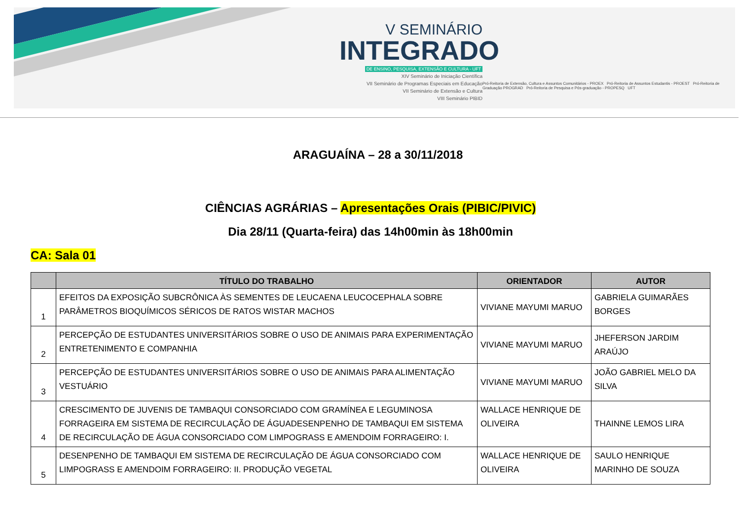V SEMINÁRIO
INTEGRADO
DE ENSINO, PESQUISA, EXTENSÃO E CULTURA - UFT
XIV Seminário de Iniciação Científica
VII Seminário de Programas Especiais em Educação
VII Seminário de Extensão e Cultura
VIII Seminário PIBID
Pró-Reitoria de Extensão, Cultura e Assuntos Comunitários - PROEX Pró-Reitoria de Assuntos Estudantis - PROEST Pró-Reitoria de Graduação PROGRAD Pró-Reitoria de Pesquisa e Pós-graduação - PROPESQ UFT
ARAGUAÍNA – 28 a 30/11/2018
CIÊNCIAS AGRÁRIAS – Apresentações Orais (PIBIC/PIVIC)
Dia 28/11 (Quarta-feira) das 14h00min às 18h00min
CA: Sala 01
| | TÍTULO DO TRABALHO | ORIENTADOR | AUTOR |
| --- | --- | --- | --- |
| 1 | EFEITOS DA EXPOSIÇÃO SUBCRÔNICA ÀS SEMENTES DE LEUCAENA LEUCOCEPHALA SOBRE PARÂMETROS BIOQUÍMICOS SÉRICOS DE RATOS WISTAR MACHOS | VIVIANE MAYUMI MARUO | GABRIELA GUIMARÃES BORGES |
| 2 | PERCEPÇÃO DE ESTUDANTES UNIVERSITÁRIOS SOBRE O USO DE ANIMAIS PARA EXPERIMENTAÇÃO ENTRETENIMENTO E COMPANHIA | VIVIANE MAYUMI MARUO | JHEFERSON JARDIM ARAÚJO |
| 3 | PERCEPÇÃO DE ESTUDANTES UNIVERSITÁRIOS SOBRE O USO DE ANIMAIS PARA ALIMENTAÇÃO VESTUÁRIO | VIVIANE MAYUMI MARUO | JOÃO GABRIEL MELO DA SILVA |
| 4 | CRESCIMENTO DE JUVENIS DE TAMBAQUI CONSORCIADO COM GRAMÍNEA E LEGUMINOSA FORRAGEIRA EM SISTEMA DE RECIRCULAÇÃO DE ÁGUADESENPENHO DE TAMBAQUI EM SISTEMA DE RECIRCULAÇÃO DE ÁGUA CONSORCIADO COM LIMPOGRASS E AMENDOIM FORRAGEIRO: I. | WALLACE HENRIQUE DE OLIVEIRA | THAINNE LEMOS LIRA |
| 5 | DESENPENHO DE TAMBAQUI EM SISTEMA DE RECIRCULAÇÃO DE ÁGUA CONSORCIADO COM LIMPOGRASS E AMENDOIM FORRAGEIRO: II. PRODUÇÃO VEGETAL | WALLACE HENRIQUE DE OLIVEIRA | SAULO HENRIQUE MARINHO DE SOUZA |